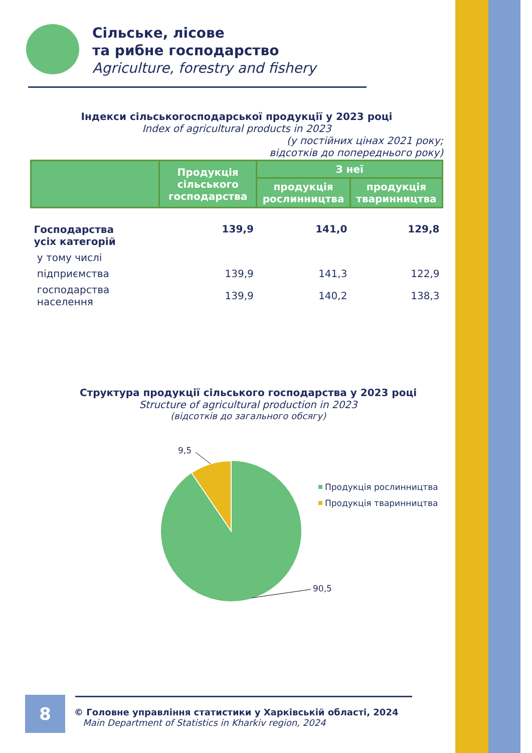Сільське, лісове
та рибне господарство
Agriculture, forestry and fishery
Індекси сільськогосподарської продукції у 2023 році
Index of agricultural products in 2023
(у постійних цінах 2021 року;
відсотків до попереднього року)
| | Продукція сільського господарства | З неї | |
| --- | --- | --- | --- |
| | | продукція рослинництва | продукція тваринництва |
| Господарства усіх категорій | 139,9 | 141,0 | 129,8 |
| у тому числі | | | |
| підприємства | 139,9 | 141,3 | 122,9 |
| господарства населення | 139,9 | 140,2 | 138,3 |
Структура продукції сільського господарства у 2023 році
Structure of agricultural production in 2023
(відсотків до загального обсягу)
9,5
90,5
Продукція рослинництва
Продукція тваринництва
8
© Головне управління статистики у Харківській області, 2024
Main Department of Statistics in Kharkiv region, 2024